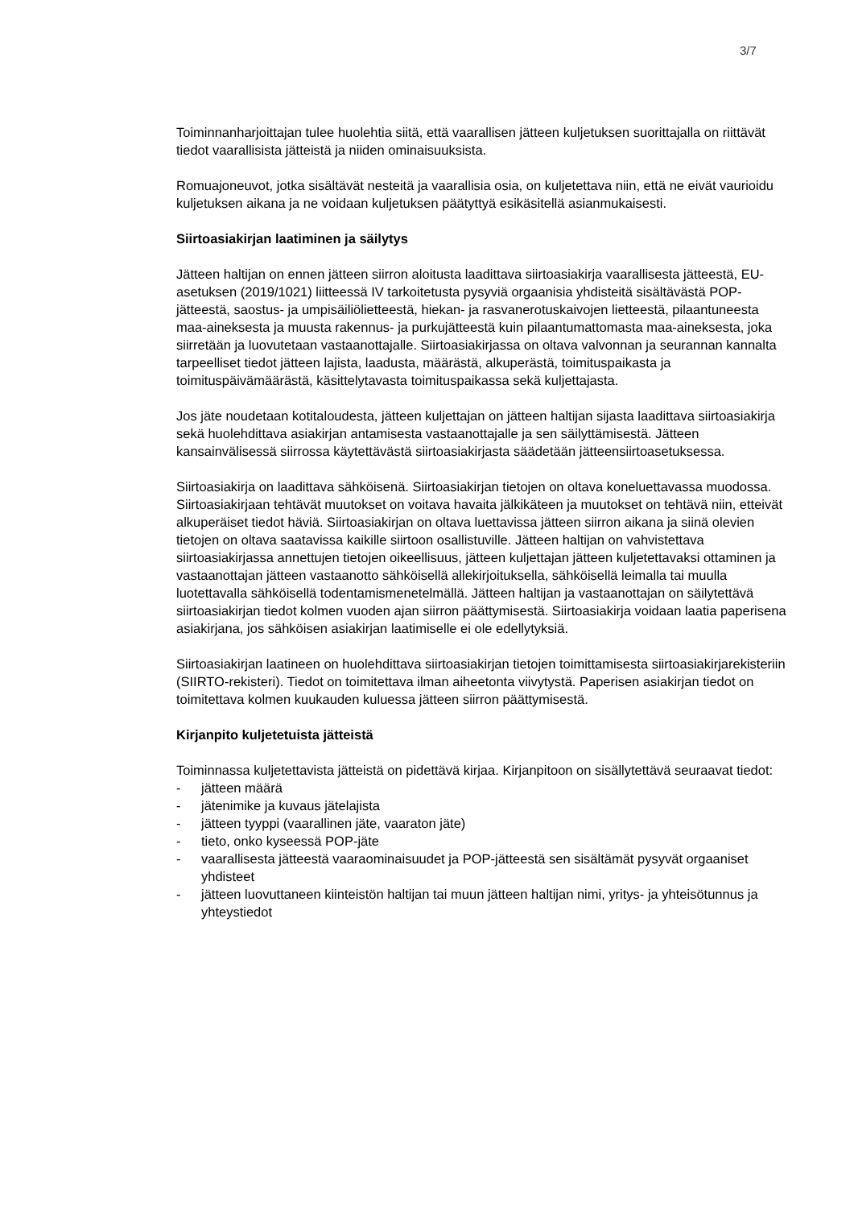3/7
Toiminnanharjoittajan tulee huolehtia siitä, että vaarallisen jätteen kuljetuksen suorittajalla on riittävät tiedot vaarallisista jätteistä ja niiden ominaisuuksista.
Romuajoneuvot, jotka sisältävät nesteitä ja vaarallisia osia, on kuljetettava niin, että ne eivät vaurioidu kuljetuksen aikana ja ne voidaan kuljetuksen päätyttyä esikäsitellä asianmukaisesti.
Siirtoasiakirjan laatiminen ja säilytys
Jätteen haltijan on ennen jätteen siirron aloitusta laadittava siirtoasiakirja vaarallisesta jätteestä, EU-asetuksen (2019/1021) liitteessä IV tarkoitetusta pysyviä orgaanisia yhdisteitä sisältävästä POP-jätteestä, saostus- ja umpisäiliölietteestä, hiekan- ja rasvanerotuskaivojen lietteestä, pilaantuneesta maa-aineksesta ja muusta rakennus- ja purkujätteestä kuin pilaantumattomasta maa-aineksesta, joka siirretään ja luovutetaan vastaanottajalle. Siirtoasiakirjassa on oltava valvonnan ja seurannan kannalta tarpeelliset tiedot jätteen lajista, laadusta, määrästä, alkuperästä, toimituspaikasta ja
toimituspäivämäärästä, käsittelytavasta toimituspaikassa sekä kuljettajasta.
Jos jäte noudetaan kotitaloudesta, jätteen kuljettajan on jätteen haltijan sijasta laadittava siirtoasiakirja sekä huolehdittava asiakirjan antamisesta vastaanottajalle ja sen säilyttämisestä. Jätteen kansainvälisessä siirrossa käytettävästä siirtoasiakirjasta säädetään jätteensiirtoasetuksessa.
Siirtoasiakirja on laadittava sähköisenä. Siirtoasiakirjan tietojen on oltava koneluettavassa muodossa. Siirtoasiakirjaan tehtävät muutokset on voitava havaita jälkikäteen ja muutokset on tehtävä niin, etteivät alkuperäiset tiedot häviä. Siirtoasiakirjan on oltava luettavissa jätteen siirron aikana ja siinä olevien tietojen on oltava saatavissa kaikille siirtoon osallistuville. Jätteen haltijan on vahvistettava siirtoasiakirjassa annettujen tietojen oikeellisuus, jätteen kuljettajan jätteen kuljetettavaksi ottaminen ja vastaanottajan jätteen vastaanotto sähköisellä allekirjoituksella, sähköisellä leimalla tai muulla luotettavalla sähköisellä todentamismenetelmällä. Jätteen haltijan ja vastaanottajan on säilytettävä siirtoasiakirjan tiedot kolmen vuoden ajan siirron päättymisestä. Siirtoasiakirja voidaan laatia paperisena asiakirjana, jos sähköisen asiakirjan laatimiselle ei ole edellytyksiä.
Siirtoasiakirjan laatineen on huolehdittava siirtoasiakirjan tietojen toimittamisesta siirtoasiakirjarekisteriin (SIIRTO-rekisteri). Tiedot on toimitettava ilman aiheetonta viivytystä. Paperisen asiakirjan tiedot on toimitettava kolmen kuukauden kuluessa jätteen siirron päättymisestä.
Kirjanpito kuljetetuista jätteistä
Toiminnassa kuljetettavista jätteistä on pidettävä kirjaa. Kirjanpitoon on sisällytettävä seuraavat tiedot:
- jätteen määrä
- jätenimike ja kuvaus jätelajista
- jätteen tyyppi (vaarallinen jäte, vaaraton jäte)
- tieto, onko kyseessä POP-jäte
- vaarallisesta jätteestä vaaraominaisuudet ja POP-jätteestä sen sisältämät pysyvät orgaaniset yhdisteet
- jätteen luovuttaneen kiinteistön haltijan tai muun jätteen haltijan nimi, yritys- ja yhteisötunnus ja yhteystiedot